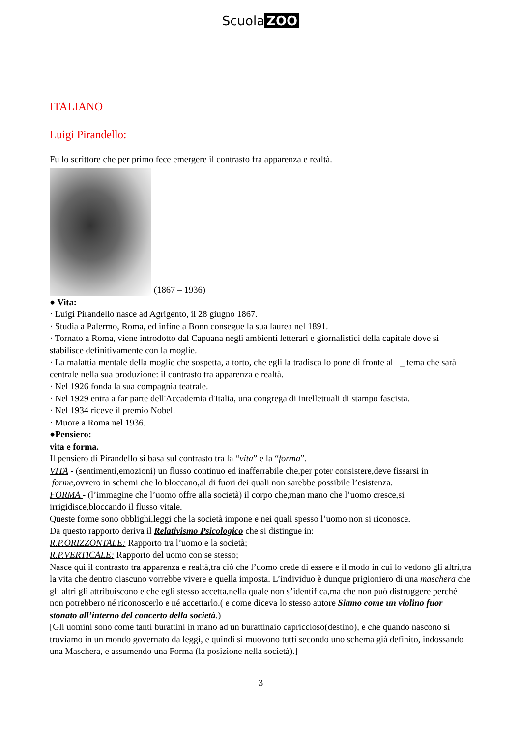Scuola ZOO
ITALIANO
Luigi Pirandello:
Fu lo scrittore che per primo fece emergere il contrasto fra apparenza e realtà.
(1867 – 1936)
● Vita:
· Luigi Pirandello nasce ad Agrigento, il 28 giugno 1867.
· Studia a Palermo, Roma, ed infine a Bonn consegue la sua laurea nel 1891.
· Tornato a Roma, viene introdotto dal Capuana negli ambienti letterari e giornalistici della capitale dove si stabilisce definitivamente con la moglie.
· La malattia mentale della moglie che sospetta, a torto, che egli la tradisca lo pone di fronte al _ tema che sarà centrale nella sua produzione: il contrasto tra apparenza e realtà.
· Nel 1926 fonda la sua compagnia teatrale.
· Nel 1929 entra a far parte dell'Accademia d'Italia, una congrega di intellettuali di stampo fascista.
· Nel 1934 riceve il premio Nobel.
· Muore a Roma nel 1936.
●Pensiero:
vita e forma.
Il pensiero di Pirandello si basa sul contrasto tra la “vita” e la “forma”.
VITA - (sentimenti,emozioni) un flusso continuo ed inafferrabile che,per poter consistere,deve fissarsi in forme,ovvero in schemi che lo bloccano,al di fuori dei quali non sarebbe possibile l’esistenza.
FORMA - (l’immagine che l’uomo offre alla società) il corpo che,man mano che l’uomo cresce,si irrigidisce,bloccando il flusso vitale.
Queste forme sono obblighi,leggi che la società impone e nei quali spesso l’uomo non si riconosce.
Da questo rapporto deriva il Relativismo Psicologico che si distingue in:
R.P.ORIZZONTALE: Rapporto tra l’uomo e la società;
R.P.VERTICALE: Rapporto del uomo con se stesso;
Nasce qui il contrasto tra apparenza e realtà,tra ciò che l’uomo crede di essere e il modo in cui lo vedono gli altri,tra la vita che dentro ciascuno vorrebbe vivere e quella imposta. L’individuo è dunque prigioniero di una maschera che gli altri gli attribuiscono e che egli stesso accetta,nella quale non s’identifica,ma che non può distruggere perché non potrebbero né riconoscerlo e né accettarlo.( e come diceva lo stesso autore Siamo come un violino fuor stonato all’interno del concerto della società.)
[Gli uomini sono come tanti burattini in mano ad un burattinaio capriccioso(destino), e che quando nascono si troviamo in un mondo governato da leggi, e quindi si muovono tutti secondo uno schema già definito, indossando una Maschera, e assumendo una Forma (la posizione nella società).]
3